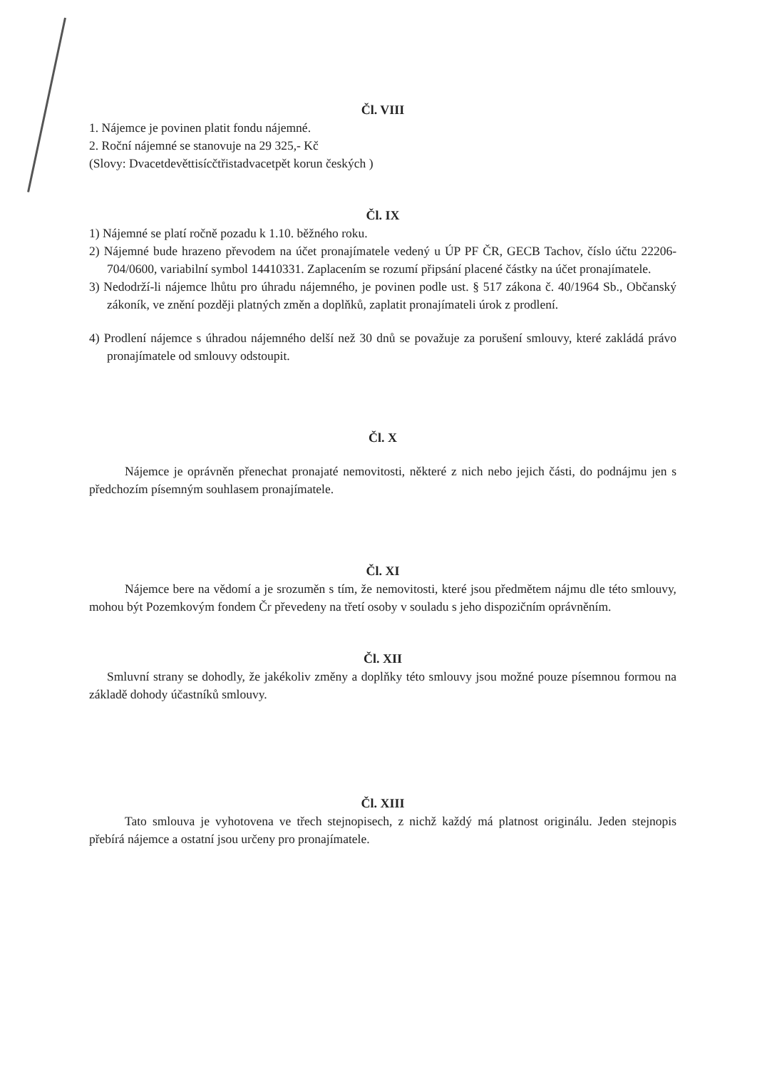Čl. VIII
1. Nájemce je povinen platit fondu nájemné.
2. Roční nájemné se stanovuje na 29 325,- Kč
(Slovy: Dvacetdevěttisícčtřistadvacetpět korun českých )
Čl. IX
1) Nájemné se platí ročně pozadu k 1.10. běžného roku.
2) Nájemné bude hrazeno převodem na účet pronajímatele vedený u ÚP PF ČR, GECB Tachov, číslo účtu 22206-704/0600, variabilní symbol 14410331. Zaplacením se rozumí připsání placené částky na účet pronajímatele.
3) Nedodrží-li nájemce lhůtu pro úhradu nájemného, je povinen podle ust. § 517 zákona č. 40/1964 Sb., Občanský zákoník, ve znění později platných změn a doplňků, zaplatit pronajímateli úrok z prodlení.
4) Prodlení nájemce s úhradou nájemného delší než 30 dnů se považuje za porušení smlouvy, které zakládá právo pronajímatele od smlouvy odstoupit.
Čl. X
Nájemce je oprávněn přenechat pronajaté nemovitosti, některé z nich nebo jejich části, do podnájmu jen s předchozím písemným souhlasem pronajímatele.
Čl. XI
Nájemce bere na vědomí a je srozuměn s tím, že nemovitosti, které jsou předmětem nájmu dle této smlouvy, mohou být Pozemkovým fondem Čr převedeny na třetí osoby v souladu s jeho dispozičním oprávněním.
Čl. XII
Smluvní strany se dohodly, že jakékoliv změny a doplňky této smlouvy jsou možné pouze písemnou formou na základě dohody účastníků smlouvy.
Čl. XIII
Tato smlouva je vyhotovena ve třech stejnopisech, z nichž každý má platnost originálu. Jeden stejnopis přebírá nájemce a ostatní jsou určeny pro pronajímatele.